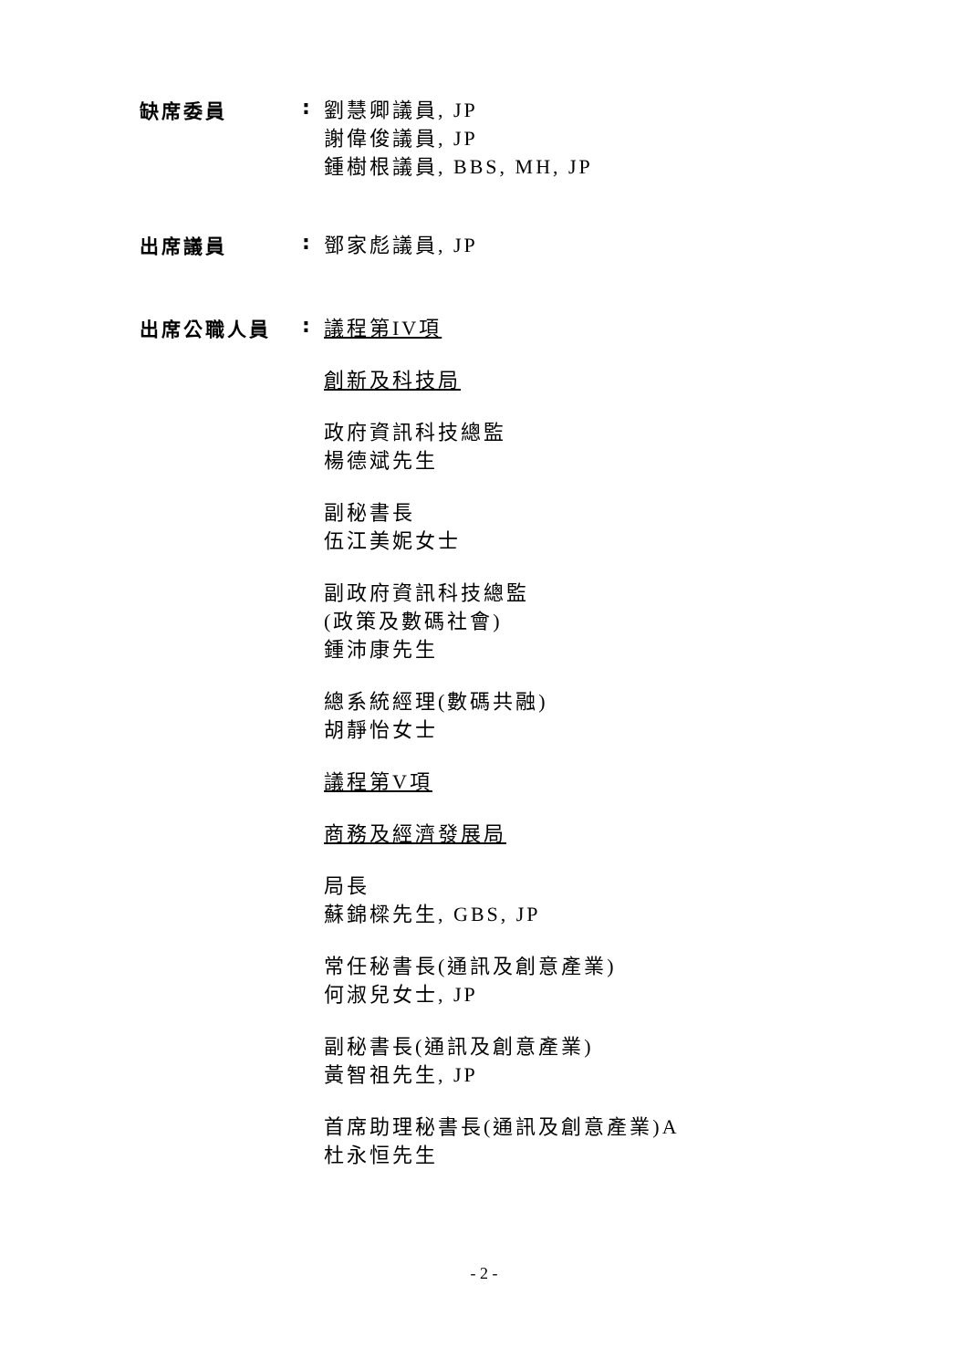缺席委員 :
劉慧卿議員, JP
謝偉俊議員, JP
鍾樹根議員, BBS, MH, JP
出席議員 :
鄧家彪議員, JP
出席公職人員 :
議程第IV項
創新及科技局
政府資訊科技總監
楊德斌先生
副秘書長
伍江美妮女士
副政府資訊科技總監
(政策及數碼社會)
鍾沛康先生
總系統經理(數碼共融)
胡靜怡女士
議程第V項
商務及經濟發展局
局長
蘇錦樑先生, GBS, JP
常任秘書長(通訊及創意產業)
何淑兒女士, JP
副秘書長(通訊及創意產業)
黃智祖先生, JP
首席助理秘書長(通訊及創意產業)A
杜永恒先生
- 2 -